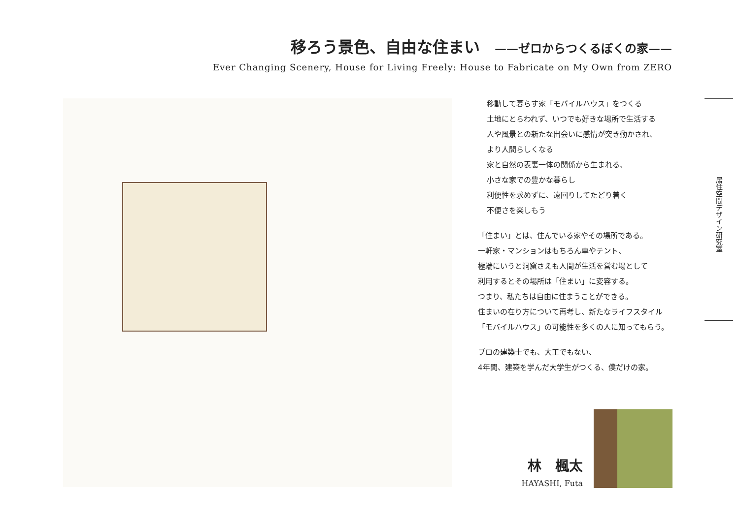移ろう景色、自由な住まい ——ゼロからつくるぼくの家——
Ever Changing Scenery, House for Living Freely: House to Fabricate on My Own from ZERO
移動して暮らす家「モバイルハウス」をつくる
土地にとらわれず、いつでも好きな場所で生活する
人や風景との新たな出会いに感情が突き動かされ、
より人間らしくなる
家と自然の表裏一体の関係から生まれる、
小さな家での豊かな暮らし
利便性を求めずに、遠回りしてたどり着く
不便さを楽しもう
「住まい」とは、住んでいる家やその場所である。
一軒家・マンションはもちろん車やテント、
極端にいうと洞窟さえも人間が生活を営む場として
利用するとその場所は「住まい」に変容する。
つまり、私たちは自由に住まうことができる。
住まいの在り方について再考し、新たなライフスタイル
「モバイルハウス」の可能性を多くの人に知ってもらう。
プロの建築士でも、大工でもない、
4年間、建築を学んだ大学生がつくる、僕だけの家。
居住空間デザイン研究室
林　楓太
HAYASHI, Futa